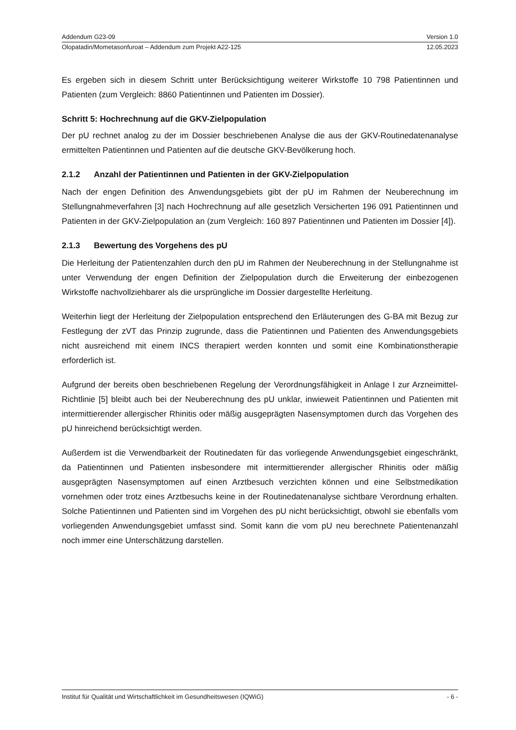Addendum G23-09 Version 1.0
Olopatadin/Mometasonfuroat – Addendum zum Projekt A22-125 12.05.2023
Es ergeben sich in diesem Schritt unter Berücksichtigung weiterer Wirkstoffe 10 798 Patientinnen und Patienten (zum Vergleich: 8860 Patientinnen und Patienten im Dossier).
Schritt 5: Hochrechnung auf die GKV-Zielpopulation
Der pU rechnet analog zu der im Dossier beschriebenen Analyse die aus der GKV-Routinedatenanalyse ermittelten Patientinnen und Patienten auf die deutsche GKV-Bevölkerung hoch.
2.1.2 Anzahl der Patientinnen und Patienten in der GKV-Zielpopulation
Nach der engen Definition des Anwendungsgebiets gibt der pU im Rahmen der Neuberechnung im Stellungnahmeverfahren [3] nach Hochrechnung auf alle gesetzlich Versicherten 196 091 Patientinnen und Patienten in der GKV-Zielpopulation an (zum Vergleich: 160 897 Patientinnen und Patienten im Dossier [4]).
2.1.3 Bewertung des Vorgehens des pU
Die Herleitung der Patientenzahlen durch den pU im Rahmen der Neuberechnung in der Stellungnahme ist unter Verwendung der engen Definition der Zielpopulation durch die Erweiterung der einbezogenen Wirkstoffe nachvollziehbarer als die ursprüngliche im Dossier dargestellte Herleitung.
Weiterhin liegt der Herleitung der Zielpopulation entsprechend den Erläuterungen des G-BA mit Bezug zur Festlegung der zVT das Prinzip zugrunde, dass die Patientinnen und Patienten des Anwendungsgebiets nicht ausreichend mit einem INCS therapiert werden konnten und somit eine Kombinationstherapie erforderlich ist.
Aufgrund der bereits oben beschriebenen Regelung der Verordnungsfähigkeit in Anlage I zur Arzneimittel-Richtlinie [5] bleibt auch bei der Neuberechnung des pU unklar, inwieweit Patientinnen und Patienten mit intermittierender allergischer Rhinitis oder mäßig ausgeprägten Nasensymptomen durch das Vorgehen des pU hinreichend berücksichtigt werden.
Außerdem ist die Verwendbarkeit der Routinedaten für das vorliegende Anwendungsgebiet eingeschränkt, da Patientinnen und Patienten insbesondere mit intermittierender allergischer Rhinitis oder mäßig ausgeprägten Nasensymptomen auf einen Arztbesuch verzichten können und eine Selbstmedikation vornehmen oder trotz eines Arztbesuchs keine in der Routinedatenanalyse sichtbare Verordnung erhalten. Solche Patientinnen und Patienten sind im Vorgehen des pU nicht berücksichtigt, obwohl sie ebenfalls vom vorliegenden Anwendungsgebiet umfasst sind. Somit kann die vom pU neu berechnete Patientenanzahl noch immer eine Unterschätzung darstellen.
Institut für Qualität und Wirtschaftlichkeit im Gesundheitswesen (IQWiG) - 6 -